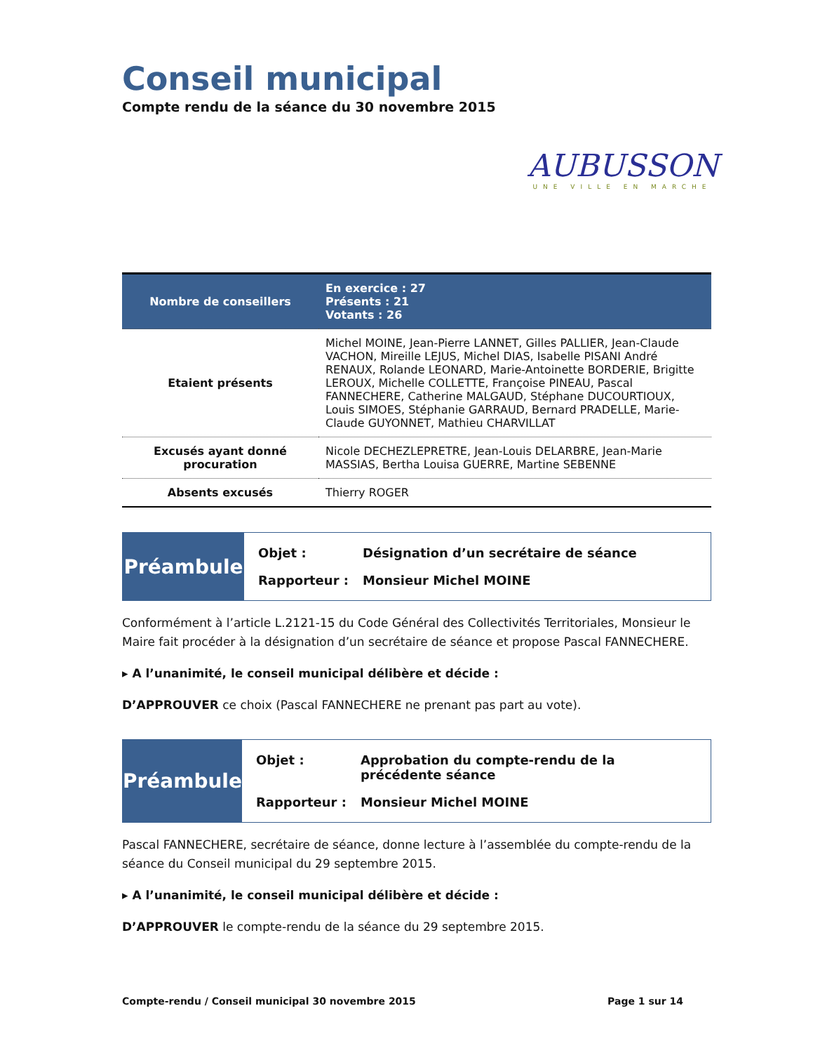Conseil municipal
Compte rendu de la séance du 30 novembre 2015
AUBUSSON
UNE VILLE EN MARCHE
| Nombre de conseillers | En exercice : 27 Présents : 21 Votants : 26 |
| Etaient présents | Michel MOINE, Jean-Pierre LANNET, Gilles PALLIER, Jean-Claude VACHON, Mireille LEJUS, Michel DIAS, Isabelle PISANI André RENAUX, Rolande LEONARD, Marie-Antoinette BORDERIE, Brigitte LEROUX, Michelle COLLETTE, Françoise PINEAU, Pascal FANNECHERE, Catherine MALGAUD, Stéphane DUCOURTIOUX, Louis SIMOES, Stéphanie GARRAUD, Bernard PRADELLE, Marie-Claude GUYONNET, Mathieu CHARVILLAT |
| Excusés ayant donné procuration | Nicole DECHEZLEPRETRE, Jean-Louis DELARBRE, Jean-Marie MASSIAS, Bertha Louisa GUERRE, Martine SEBENNE |
| Absents excusés | Thierry ROGER |
Préambule
| Objet : | Désignation d’un secrétaire de séance |
| Rapporteur : | Monsieur Michel MOINE |
Conformément à l’article L.2121-15 du Code Général des Collectivités Territoriales, Monsieur le Maire fait procéder à la désignation d’un secrétaire de séance et propose Pascal FANNECHERE.
▸ A l’unanimité, le conseil municipal délibère et décide :
D’APPROUVER ce choix (Pascal FANNECHERE ne prenant pas part au vote).
Préambule
| Objet : | Approbation du compte-rendu de la précédente séance |
| Rapporteur : | Monsieur Michel MOINE |
Pascal FANNECHERE, secrétaire de séance, donne lecture à l’assemblée du compte-rendu de la séance du Conseil municipal du 29 septembre 2015.
▸ A l’unanimité, le conseil municipal délibère et décide :
D’APPROUVER le compte-rendu de la séance du 29 septembre 2015.
Compte-rendu / Conseil municipal 30 novembre 2015 Page 1 sur 14